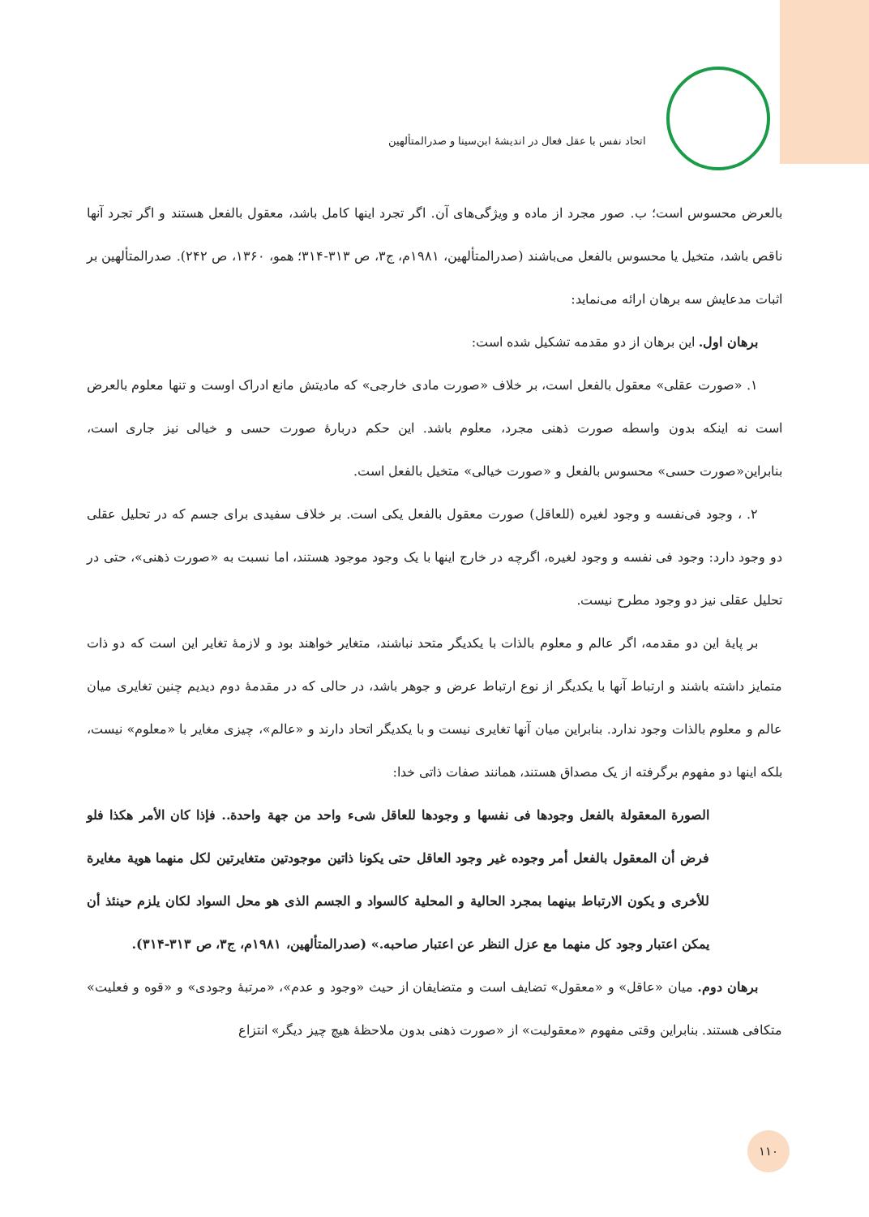اتحاد نفس با عقل فعال در اندیشهٔ ابن‌سینا و صدرالمتألهین
بالعرض محسوس است؛ ب. صور مجرد از ماده و ویژگی‌های آن. اگر تجرد اینها کامل باشد، معقول بالفعل هستند و اگر تجرد آنها ناقص باشد، متخیل یا محسوس بالفعل می‌باشند (صدرالمتألهین، ۱۹۸۱م، ج۳، ص ۳۱۳-۳۱۴؛ همو، ۱۳۶۰، ص ۲۴۲). صدرالمتألهین بر اثبات مدعایش سه برهان ارائه می‌نماید:
برهان اول. این برهان از دو مقدمه تشکیل شده است:
۱. «صورت عقلی» معقول بالفعل است، بر خلاف «صورت مادی خارجی» که مادیتش مانع ادراک اوست و تنها معلوم بالعرض است نه اینکه بدون واسطه صورت ذهنی مجرد، معلوم باشد. این حکم دربارهٔ صورت حسی و خیالی نیز جاری است، بنابراین«صورت حسی» محسوس بالفعل و «صورت خیالی» متخیل بالفعل است.
۲. ، وجود فی‌نفسه و وجود لغیره (للعاقل) صورت معقول بالفعل یکی است. بر خلاف سفیدی برای جسم که در تحلیل عقلی دو وجود دارد: وجود فی نفسه و وجود لغیره، اگرچه در خارج اینها با یک وجود موجود هستند، اما نسبت به «صورت ذهنی»، حتی در تحلیل عقلی نیز دو وجود مطرح نیست.
بر پایهٔ این دو مقدمه، اگر عالم و معلوم بالذات با یکدیگر متحد نباشند، متغایر خواهند بود و لازمهٔ تغایر این است که دو ذات متمایز داشته باشند و ارتباط آنها با یکدیگر از نوع ارتباط عرض و جوهر باشد، در حالی که در مقدمهٔ دوم دیدیم چنین تغایری میان عالم و معلوم بالذات وجود ندارد. بنابراین میان آنها تغایری نیست و با یکدیگر اتحاد دارند و «عالم»، چیزی مغایر با «معلوم» نیست، بلکه اینها دو مفهوم برگرفته از یک مصداق هستند، همانند صفات ذاتی خدا:
الصورة المعقولة بالفعل وجودها فی نفسها و وجودها للعاقل شیء واحد من جهة واحدة.. فإذا کان الأمر هکذا فلو فرض أن المعقول بالفعل أمر وجوده غیر وجود العاقل حتی یکونا ذاتین موجودتین متغایرتین لکل منهما هویة مغایرة للأخری و یکون الارتباط بینهما بمجرد الحالیة و المحلیة کالسواد و الجسم الذی هو محل السواد لکان یلزم حینئذ أن یمکن اعتبار وجود کل منهما مع عزل النظر عن اعتبار صاحبه.» (صدرالمتألهین، ۱۹۸۱م، ج۳، ص ۳۱۳-۳۱۴).
برهان دوم. میان «عاقل» و «معقول» تضایف است و متضایفان از حیث «وجود و عدم»، «مرتبهٔ وجودی» و «قوه و فعلیت» متکافی هستند. بنابراین وقتی مفهوم «معقولیت» از «صورت ذهنی بدون ملاحظهٔ هیچ چیز دیگر» انتزاع
۱۱۰